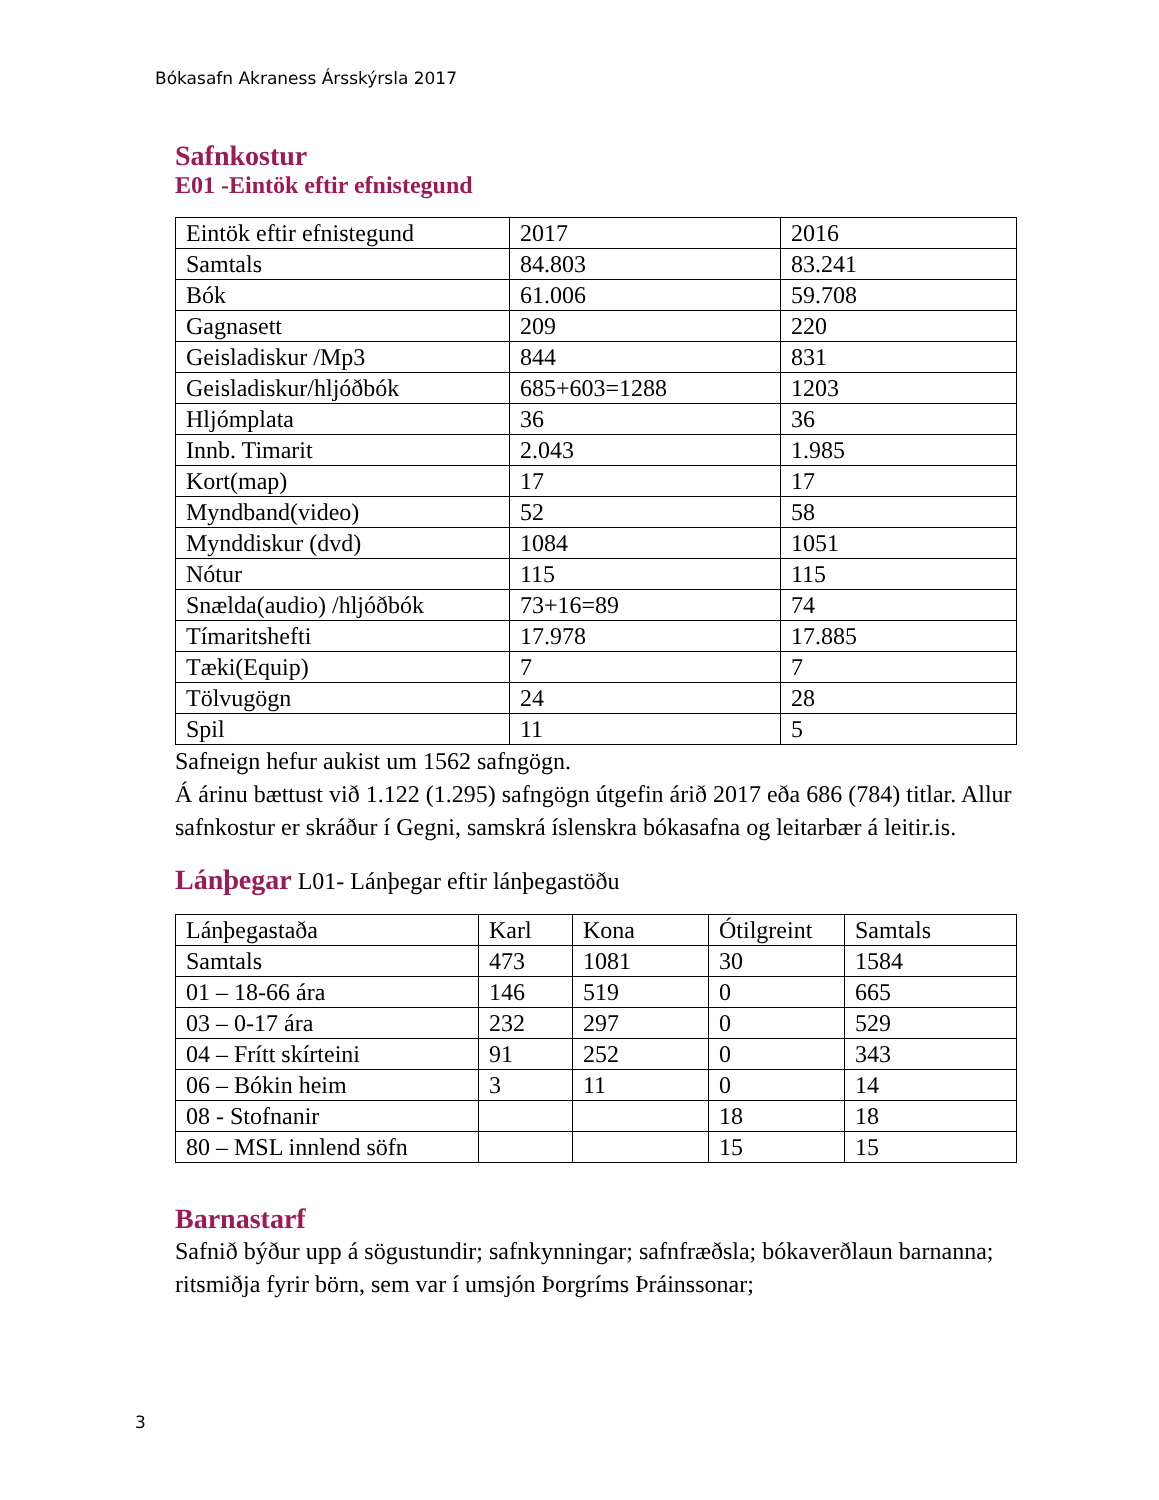Bókasafn Akraness Ársskýrsla 2017
Safnkostur
E01 -Eintök eftir efnistegund
| Eintök eftir efnistegund | 2017 | 2016 |
| Samtals | 84.803 | 83.241 |
| Bók | 61.006 | 59.708 |
| Gagnasett | 209 | 220 |
| Geisladiskur /Mp3 | 844 | 831 |
| Geisladiskur/hljóðbók | 685+603=1288 | 1203 |
| Hljómplata | 36 | 36 |
| Innb. Timarit | 2.043 | 1.985 |
| Kort(map) | 17 | 17 |
| Myndband(video) | 52 | 58 |
| Mynddiskur (dvd) | 1084 | 1051 |
| Nótur | 115 | 115 |
| Snælda(audio) /hljóðbók | 73+16=89 | 74 |
| Tímaritshefti | 17.978 | 17.885 |
| Tæki(Equip) | 7 | 7 |
| Tölvugögn | 24 | 28 |
| Spil | 11 | 5 |
Safneign hefur aukist um 1562 safngögn.
Á árinu bættust við 1.122 (1.295) safngögn útgefin árið 2017 eða 686 (784) titlar. Allur safnkostur er skráður í Gegni, samskrá íslenskra bókasafna og leitarbær á leitir.is.
Lánþegar L01- Lánþegar eftir lánþegastöðu
| Lánþegastaða | Karl | Kona | Ótilgreint | Samtals |
| Samtals | 473 | 1081 | 30 | 1584 |
| 01 – 18-66 ára | 146 | 519 | 0 | 665 |
| 03 – 0-17 ára | 232 | 297 | 0 | 529 |
| 04 – Frítt skírteini | 91 | 252 | 0 | 343 |
| 06 – Bókin heim | 3 | 11 | 0 | 14 |
| 08 - Stofnanir | | | 18 | 18 |
| 80 – MSL innlend söfn | | | 15 | 15 |
Barnastarf
Safnið býður upp á sögustundir; safnkynningar; safnfræðsla; bókaverðlaun barnanna; ritsmiðja fyrir börn, sem var í umsjón Þorgríms Þráinssonar;
3